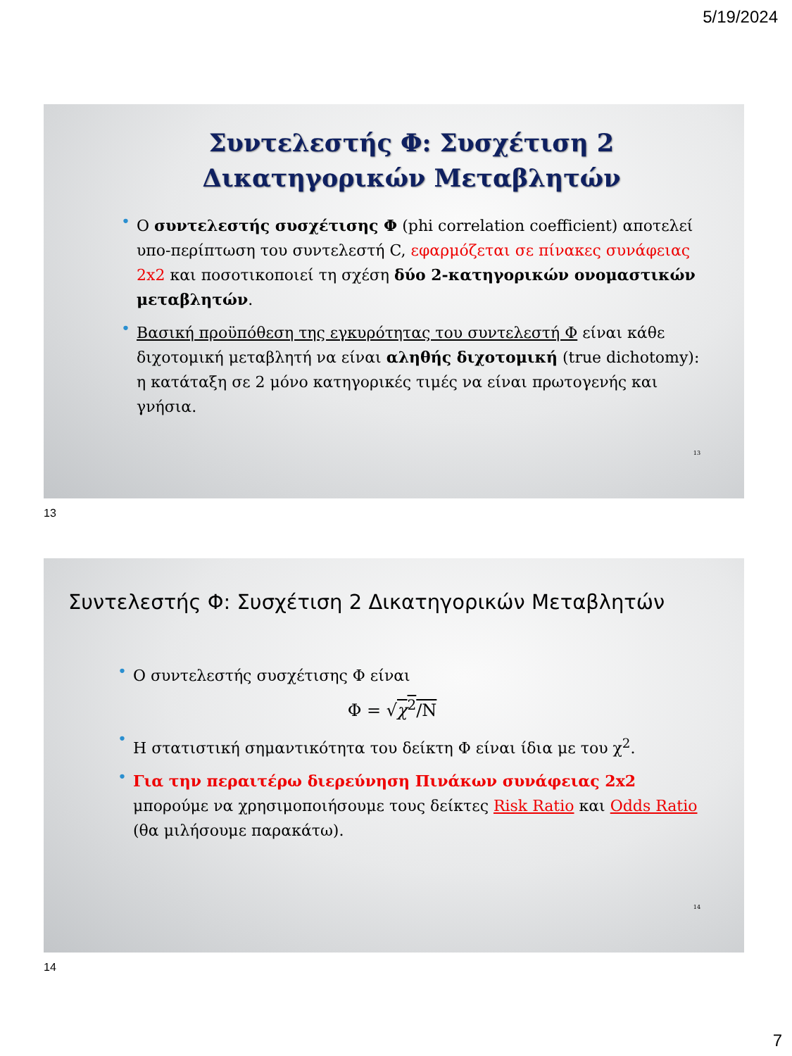5/19/2024
Συντελεστής Φ: Συσχέτιση 2 Δικατηγορικών Μεταβλητών
• Ο συντελεστής συσχέτισης Φ (phi correlation coefficient) αποτελεί υπο-περίπτωση του συντελεστή C, εφαρμόζεται σε πίνακες συνάφειας 2x2 και ποσοτικοποιεί τη σχέση δύο 2-κατηγορικών ονομαστικών μεταβλητών.
• Βασική προϋπόθεση της εγκυρότητας του συντελεστή Φ είναι κάθε διχοτομική μεταβλητή να είναι αληθής διχοτομική (true dichotomy): η κατάταξη σε 2 μόνο κατηγορικές τιμές να είναι πρωτογενής και γνήσια.
13
13
Συντελεστής Φ: Συσχέτιση 2 Δικατηγορικών Μεταβλητών
• Ο συντελεστής συσχέτισης Φ είναι
Φ = √χ<sup>2</sup>/N
• Η στατιστική σημαντικότητα του δείκτη Φ είναι ίδια με του χ<sup>2</sup>.
• Για την περαιτέρω διερεύνηση Πινάκων συνάφειας 2x2 μπορούμε να χρησιμοποιήσουμε τους δείκτες Risk Ratio και Odds Ratio (θα μιλήσουμε παρακάτω).
14
14
7